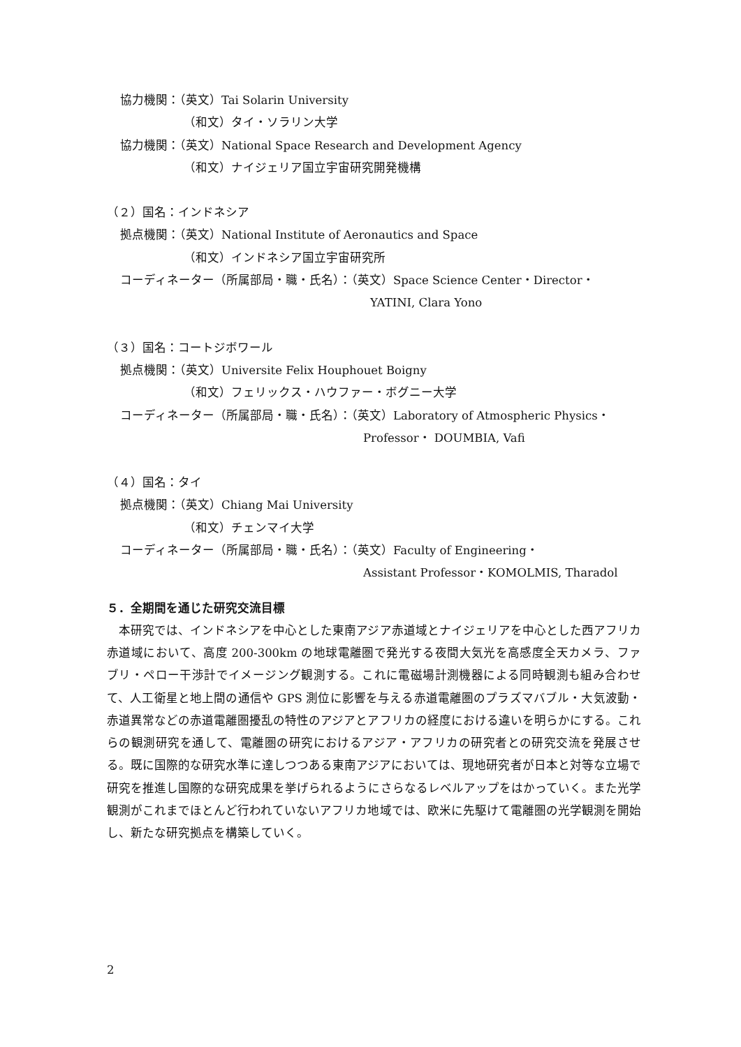協力機関：（英文）Tai Solarin University
（和文）タイ・ソラリン大学
協力機関：（英文）National Space Research and Development Agency
（和文）ナイジェリア国立宇宙研究開発機構
（２）国名：インドネシア
拠点機関：（英文）National Institute of Aeronautics and Space
（和文）インドネシア国立宇宙研究所
コーディネーター（所属部局・職・氏名）：（英文）Space Science Center・Director・
YATINI, Clara Yono
（３）国名：コートジボワール
拠点機関：（英文）Universite Felix Houphouet Boigny
（和文）フェリックス・ハウファー・ボグニー大学
コーディネーター（所属部局・職・氏名）：（英文）Laboratory of Atmospheric Physics・
Professor・ DOUMBIA, Vafi
（４）国名：タイ
拠点機関：（英文）Chiang Mai University
（和文）チェンマイ大学
コーディネーター（所属部局・職・氏名）：（英文）Faculty of Engineering・
Assistant Professor・KOMOLMIS, Tharadol
５．全期間を通じた研究交流目標
　本研究では、インドネシアを中心とした東南アジア赤道域とナイジェリアを中心とした西アフリカ赤道域において、高度 200-300km の地球電離圏で発光する夜間大気光を高感度全天カメラ、ファブリ・ペロー干渉計でイメージング観測する。これに電磁場計測機器による同時観測も組み合わせて、人工衛星と地上間の通信や GPS 測位に影響を与える赤道電離圏のプラズマバブル・大気波動・赤道異常などの赤道電離圏擾乱の特性のアジアとアフリカの経度における違いを明らかにする。これらの観測研究を通して、電離圏の研究におけるアジア・アフリカの研究者との研究交流を発展させる。既に国際的な研究水準に達しつつある東南アジアにおいては、現地研究者が日本と対等な立場で研究を推進し国際的な研究成果を挙げられるようにさらなるレベルアップをはかっていく。また光学観測がこれまでほとんど行われていないアフリカ地域では、欧米に先駆けて電離圏の光学観測を開始し、新たな研究拠点を構築していく。
2